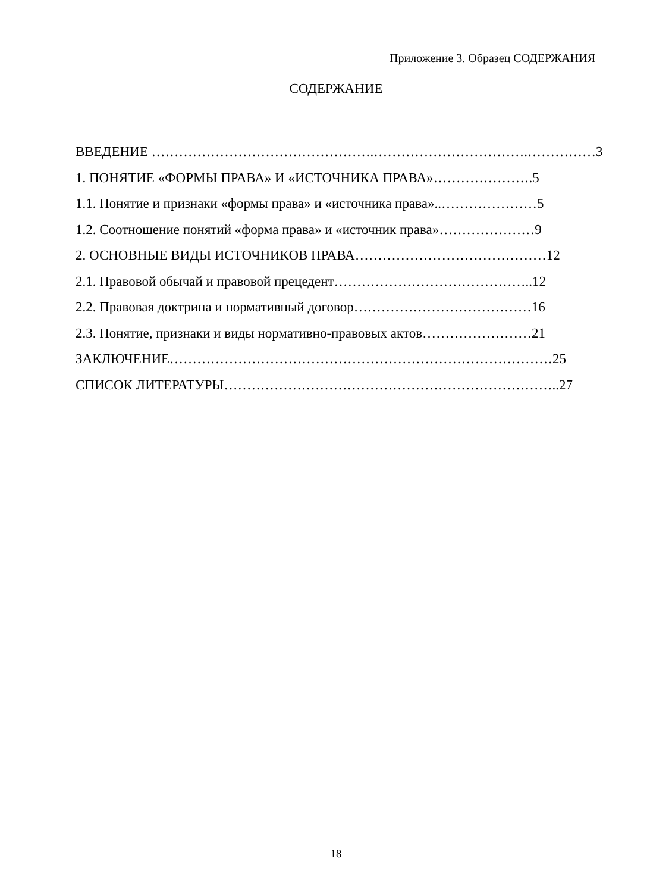Приложение 3. Образец СОДЕРЖАНИЯ
СОДЕРЖАНИЕ
ВВЕДЕНИЕ ………………………………………….…………………………….……………3
1. ПОНЯТИЕ «ФОРМЫ ПРАВА» И «ИСТОЧНИКА ПРАВА»………………….5
1.1. Понятие и признаки «формы права» и «источника права»..…………………5
1.2. Соотношение понятий «форма права» и «источник права»…………………9
2. ОСНОВНЫЕ ВИДЫ ИСТОЧНИКОВ ПРАВА……………………………………12
2.1. Правовой обычай и правовой прецедент……………………………………..12
2.2. Правовая доктрина и нормативный договор…………………………………16
2.3. Понятие, признаки и виды нормативно-правовых актов……………………21
ЗАКЛЮЧЕНИЕ…………………………………………………………………………25
СПИСОК ЛИТЕРАТУРЫ………………………………………………………………..27
18